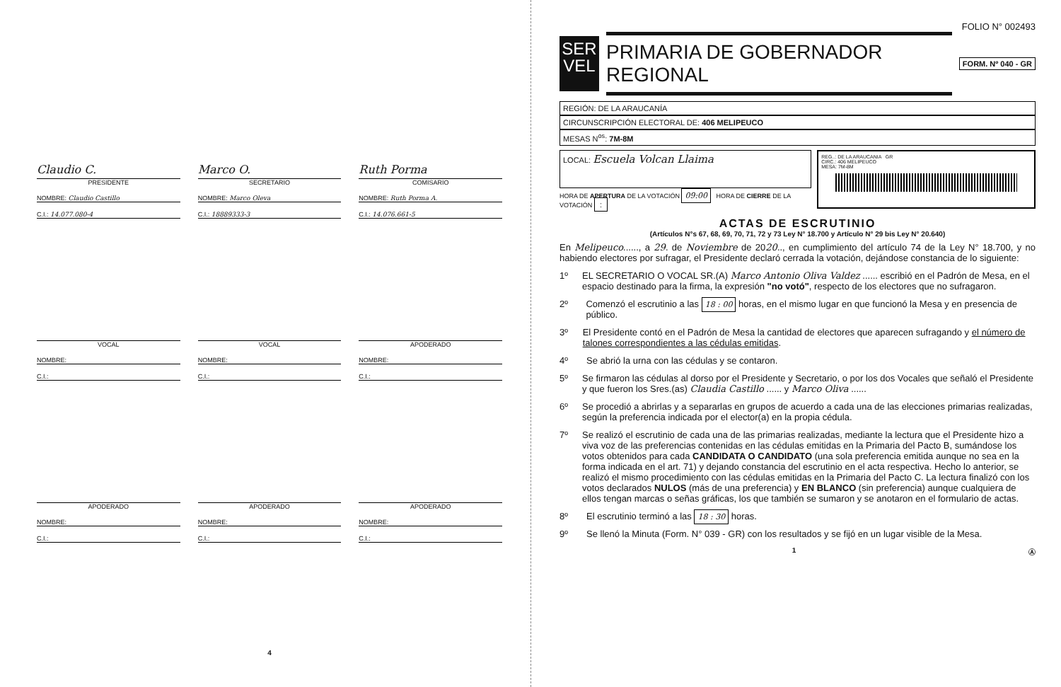Claudio C.
PRESIDENTE
NOMBRE: Claudio Castillo
C.I.: 14.077.080-4
Marco O.
SECRETARIO
NOMBRE: Marco Oleva
C.I.: 18889333-3
Ruth Porma
COMISARIO
NOMBRE: Ruth Porma A.
C.I.: 14.076.661-5
VOCAL
NOMBRE:
C.I.:
VOCAL
NOMBRE:
C.I.:
APODERADO
NOMBRE:
C.I.:
APODERADO
NOMBRE:
C.I.:
APODERADO
NOMBRE:
C.I.:
APODERADO
NOMBRE:
C.I.:
4
FOLIO N° 002493
SER
VEL
PRIMARIA DE GOBERNADOR REGIONAL
FORM. Nº 040 - GR
REGIÓN: DE LA ARAUCANÍA
CIRCUNSCRIPCIÓN ELECTORAL DE: 406 MELIPEUCO
MESAS N<sup>os</sup>: 7M-8M
LOCAL: Escuela Volcan Llaima
HORA DE APERTURA DE LA VOTACIÓN 09:00 HORA DE CIERRE DE LA VOTACIÓN :
REG..: DE LA ARAUCANIA GR
CIRC.: 406 MELIPEUCO
MESA: 7M-8M
ACTAS DE ESCRUTINIO
(Artículos N°s 67, 68, 69, 70, 71, 72 y 73 Ley N° 18.700 y Artículo N° 29 bis Ley N° 20.640)
En Melipeuco......, a 29. de Noviembre de 2020.., en cumplimiento del artículo 74 de la Ley N° 18.700, y no habiendo electores por sufragar, el Presidente declaró cerrada la votación, dejándose constancia de lo siguiente:
1º EL SECRETARIO O VOCAL SR.(A) Marco Antonio Oliva Valdez ...... escribió en el Padrón de Mesa, en el espacio destinado para la firma, la expresión "no votó", respecto de los electores que no sufragaron.
2º Comenzó el escrutinio a las 18 : 00 horas, en el mismo lugar en que funcionó la Mesa y en presencia de público.
3º El Presidente contó en el Padrón de Mesa la cantidad de electores que aparecen sufragando y el número de talones correspondientes a las cédulas emitidas.
4º Se abrió la urna con las cédulas y se contaron.
5º Se firmaron las cédulas al dorso por el Presidente y Secretario, o por los dos Vocales que señaló el Presidente y que fueron los Sres.(as) Claudia Castillo ...... y Marco Oliva ......
6º Se procedió a abrirlas y a separarlas en grupos de acuerdo a cada una de las elecciones primarias realizadas, según la preferencia indicada por el elector(a) en la propia cédula.
7º Se realizó el escrutinio de cada una de las primarias realizadas, mediante la lectura que el Presidente hizo a viva voz de las preferencias contenidas en las cédulas emitidas en la Primaria del Pacto B, sumándose los votos obtenidos para cada CANDIDATA O CANDIDATO (una sola preferencia emitida aunque no sea en la forma indicada en el art. 71) y dejando constancia del escrutinio en el acta respectiva. Hecho lo anterior, se realizó el mismo procedimiento con las cédulas emitidas en la Primaria del Pacto C. La lectura finalizó con los votos declarados NULOS (más de una preferencia) y EN BLANCO (sin preferencia) aunque cualquiera de ellos tengan marcas o señas gráficas, los que también se sumaron y se anotaron en el formulario de actas.
8º El escrutinio terminó a las 18 : 30 horas.
9º Se llenó la Minuta (Form. N° 039 - GR) con los resultados y se fijó en un lugar visible de la Mesa.
1 Ⓐ